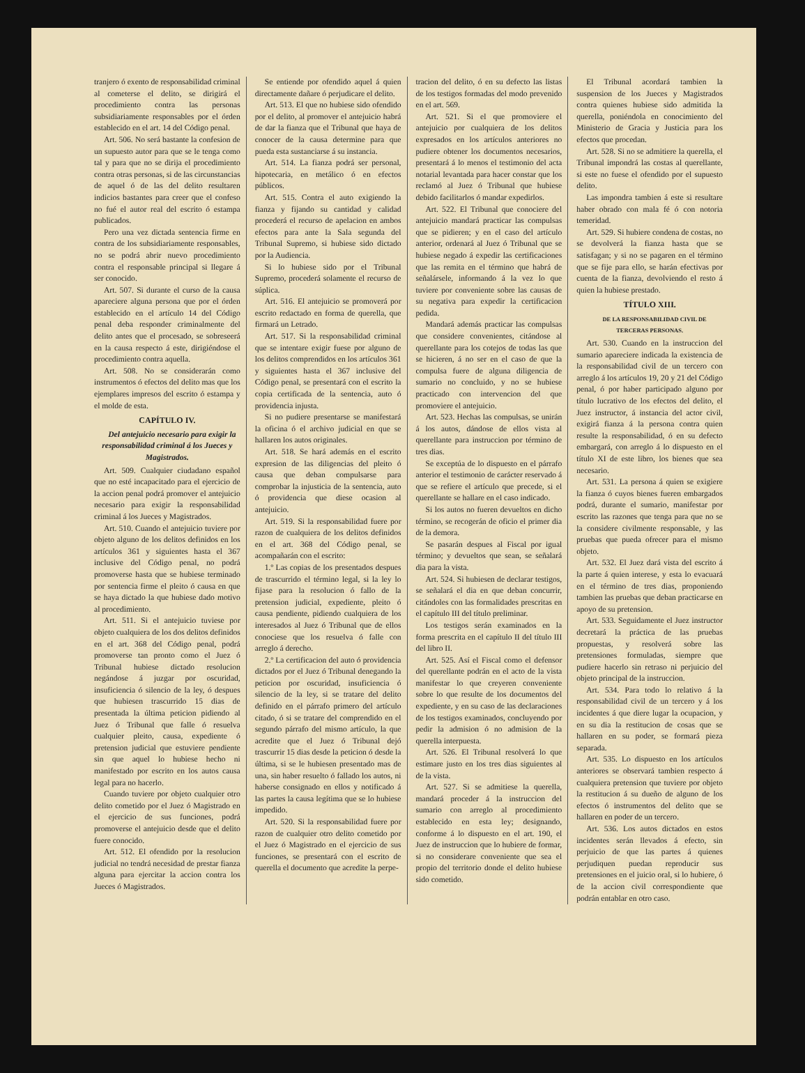tranjero ó exento de responsabilidad criminal al cometerse el delito, se dirigirá el procedimiento contra las personas subsidiariamente responsables por el órden establecido en el art. 14 del Código penal.
Art. 506. No será bastante la confesion de un supuesto autor para que se le tenga como tal y para que no se dirija el procedimiento contra otras personas, si de las circunstancias de aquel ó de las del delito resultaren indicios bastantes para creer que el confeso no fué el autor real del escrito ó estampa publicados.
Pero una vez dictada sentencia firme en contra de los subsidiariamente responsables, no se podrá abrir nuevo procedimiento contra el responsable principal si llegare á ser conocido.
Art. 507. Si durante el curso de la causa apareciere alguna persona que por el órden establecido en el artículo 14 del Código penal deba responder criminalmente del delito antes que el procesado, se sobreseerá en la causa respecto á este, dirigiéndose el procedimiento contra aquella.
Art. 508. No se considerarán como instrumentos ó efectos del delito mas que los ejemplares impresos del escrito ó estampa y el molde de esta.
CAPÍTULO IV.
Del antejuicio necesario para exigir la responsabilidad criminal á los Jueces y Magistrados.
Art. 509. Cualquier ciudadano español que no esté incapacitado para el ejercicio de la accion penal podrá promover el antejuicio necesario para exigir la responsabilidad criminal á los Jueces y Magistrados.
Art. 510. Cuando el antejuicio tuviere por objeto alguno de los delitos definidos en los artículos 361 y siguientes hasta el 367 inclusive del Código penal, no podrá promoverse hasta que se hubiese terminado por sentencia firme el pleito ó causa en que se haya dictado la que hubiese dado motivo al procedimiento.
Art. 511. Si el antejuicio tuviese por objeto cualquiera de los dos delitos definidos en el art. 368 del Código penal, podrá promoverse tan pronto como el Juez ó Tribunal hubiese dictado resolucion negándose á juzgar por oscuridad, insuficiencia ó silencio de la ley, ó despues que hubiesen trascurrido 15 dias de presentada la última peticion pidiendo al Juez ó Tribunal que falle ó resuelva cualquier pleito, causa, expediente ó pretension judicial que estuviere pendiente sin que aquel lo hubiese hecho ni manifestado por escrito en los autos causa legal para no hacerlo.
Cuando tuviere por objeto cualquier otro delito cometido por el Juez ó Magistrado en el ejercicio de sus funciones, podrá promoverse el antejuicio desde que el delito fuere conocido.
Art. 512. El ofendido por la resolucion judicial no tendrá necesidad de prestar fianza alguna para ejercitar la accion contra los Jueces ó Magistrados.
Se entiende por ofendido aquel á quien directamente dañare ó perjudicare el delito.
Art. 513. El que no hubiese sido ofendido por el delito, al promover el antejuicio habrá de dar la fianza que el Tribunal que haya de conocer de la causa determine para que pueda esta sustanciarse á su instancia.
Art. 514. La fianza podrá ser personal, hipotecaria, en metálico ó en efectos públicos.
Art. 515. Contra el auto exigiendo la fianza y fijando su cantidad y calidad procederá el recurso de apelacion en ambos efectos para ante la Sala segunda del Tribunal Supremo, si hubiese sido dictado por la Audiencia.
Si lo hubiese sido por el Tribunal Supremo, procederá solamente el recurso de súplica.
Art. 516. El antejuicio se promoverá por escrito redactado en forma de querella, que firmará un Letrado.
Art. 517. Si la responsabilidad criminal que se intentare exigir fuese por alguno de los delitos comprendidos en los artículos 361 y siguientes hasta el 367 inclusive del Código penal, se presentará con el escrito la copia certificada de la sentencia, auto ó providencia injusta.
Si no pudiere presentarse se manifestará la oficina ó el archivo judicial en que se hallaren los autos originales.
Art. 518. Se hará además en el escrito expresion de las diligencias del pleito ó causa que deban compulsarse para comprobar la injusticia de la sentencia, auto ó providencia que diese ocasion al antejuicio.
Art. 519. Si la responsabilidad fuere por razon de cualquiera de los delitos definidos en el art. 368 del Código penal, se acompañarán con el escrito:
1.º Las copias de los presentados despues de trascurrido el término legal, si la ley lo fijase para la resolucion ó fallo de la pretension judicial, expediente, pleito ó causa pendiente, pidiendo cualquiera de los interesados al Juez ó Tribunal que de ellos conociese que los resuelva ó falle con arreglo á derecho.
2.º La certificacion del auto ó providencia dictados por el Juez ó Tribunal denegando la peticion por oscuridad, insuficiencia ó silencio de la ley, si se tratare del delito definido en el párrafo primero del artículo citado, ó si se tratare del comprendido en el segundo párrafo del mismo artículo, la que acredite que el Juez ó Tribunal dejó trascurrir 15 dias desde la peticion ó desde la última, si se le hubiesen presentado mas de una, sin haber resuelto ó fallado los autos, ni haberse consignado en ellos y notificado á las partes la causa legítima que se lo hubiese impedido.
Art. 520. Si la responsabilidad fuere por razon de cualquier otro delito cometido por el Juez ó Magistrado en el ejercicio de sus funciones, se presentará con el escrito de querella el documento que acredite la perpe-
tracion del delito, ó en su defecto las listas de los testigos formadas del modo prevenido en el art. 569.
Art. 521. Si el que promoviere el antejuicio por cualquiera de los delitos expresados en los artículos anteriores no pudiere obtener los documentos necesarios, presentará á lo menos el testimonio del acta notarial levantada para hacer constar que los reclamó al Juez ó Tribunal que hubiese debido facilitarlos ó mandar expedirlos.
Art. 522. El Tribunal que conociere del antejuicio mandará practicar las compulsas que se pidieren; y en el caso del artículo anterior, ordenará al Juez ó Tribunal que se hubiese negado á expedir las certificaciones que las remita en el término que habrá de señalársele, informando á la vez lo que tuviere por conveniente sobre las causas de su negativa para expedir la certificacion pedida.
Mandará además practicar las compulsas que considere convenientes, citándose al querellante para los cotejos de todas las que se hicieren, á no ser en el caso de que la compulsa fuere de alguna diligencia de sumario no concluido, y no se hubiese practicado con intervencion del que promoviere el antejuicio.
Art. 523. Hechas las compulsas, se unirán á los autos, dándose de ellos vista al querellante para instruccion por término de tres dias.
Se exceptúa de lo dispuesto en el párrafo anterior el testimonio de carácter reservado á que se refiere el artículo que precede, si el querellante se hallare en el caso indicado.
Si los autos no fueren devueltos en dicho término, se recogerán de oficio el primer dia de la demora.
Se pasarán despues al Fiscal por igual término; y devueltos que sean, se señalará dia para la vista.
Art. 524. Si hubiesen de declarar testigos, se señalará el dia en que deban concurrir, citándoles con las formalidades prescritas en el capítulo III del título preliminar.
Los testigos serán examinados en la forma prescrita en el capítulo II del título III del libro II.
Art. 525. Así el Fiscal como el defensor del querellante podrán en el acto de la vista manifestar lo que creyeren conveniente sobre lo que resulte de los documentos del expediente, y en su caso de las declaraciones de los testigos examinados, concluyendo por pedir la admision ó no admision de la querella interpuesta.
Art. 526. El Tribunal resolverá lo que estimare justo en los tres dias siguientes al de la vista.
Art. 527. Si se admitiese la querella, mandará proceder á la instruccion del sumario con arreglo al procedimiento establecido en esta ley; designando, conforme á lo dispuesto en el art. 190, el Juez de instruccion que lo hubiere de formar, si no considerare conveniente que sea el propio del territorio donde el delito hubiese sido cometido.
El Tribunal acordará tambien la suspension de los Jueces y Magistrados contra quienes hubiese sido admitida la querella, poniéndola en conocimiento del Ministerio de Gracia y Justicia para los efectos que procedan.
Art. 528. Si no se admitiere la querella, el Tribunal impondrá las costas al querellante, si este no fuese el ofendido por el supuesto delito.
Las impondra tambien á este si resultare haber obrado con mala fé ó con notoria temeridad.
Art. 529. Si hubiere condena de costas, no se devolverá la fianza hasta que se satisfagan; y si no se pagaren en el término que se fije para ello, se harán efectivas por cuenta de la fianza, devolviendo el resto á quien la hubiese prestado.
TÍTULO XIII.
DE LA RESPONSABILIDAD CIVIL DE TERCERAS PERSONAS.
Art. 530. Cuando en la instruccion del sumario apareciere indicada la existencia de la responsabilidad civil de un tercero con arreglo á los artículos 19, 20 y 21 del Código penal, ó por haber participado alguno por título lucrativo de los efectos del delito, el Juez instructor, á instancia del actor civil, exigirá fianza á la persona contra quien resulte la responsabilidad, ó en su defecto embargará, con arreglo á lo dispuesto en el título XI de este libro, los bienes que sea necesario.
Art. 531. La persona á quien se exigiere la fianza ó cuyos bienes fueren embargados podrá, durante el sumario, manifestar por escrito las razones que tenga para que no se la considere civilmente responsable, y las pruebas que pueda ofrecer para el mismo objeto.
Art. 532. El Juez dará vista del escrito á la parte á quien interese, y esta lo evacuará en el término de tres dias, proponiendo tambien las pruebas que deban practicarse en apoyo de su pretension.
Art. 533. Seguidamente el Juez instructor decretará la práctica de las pruebas propuestas, y resolverá sobre las pretensiones formuladas, siempre que pudiere hacerlo sin retraso ni perjuicio del objeto principal de la instruccion.
Art. 534. Para todo lo relativo á la responsabilidad civil de un tercero y á los incidentes á que diere lugar la ocupacion, y en su dia la restitucion de cosas que se hallaren en su poder, se formará pieza separada.
Art. 535. Lo dispuesto en los artículos anteriores se observará tambien respecto á cualquiera pretension que tuviere por objeto la restitucion á su dueño de alguno de los efectos ó instrumentos del delito que se hallaren en poder de un tercero.
Art. 536. Los autos dictados en estos incidentes serán llevados á efecto, sin perjuicio de que las partes á quienes perjudiquen puedan reproducir sus pretensiones en el juicio oral, si lo hubiere, ó de la accion civil correspondiente que podrán entablar en otro caso.